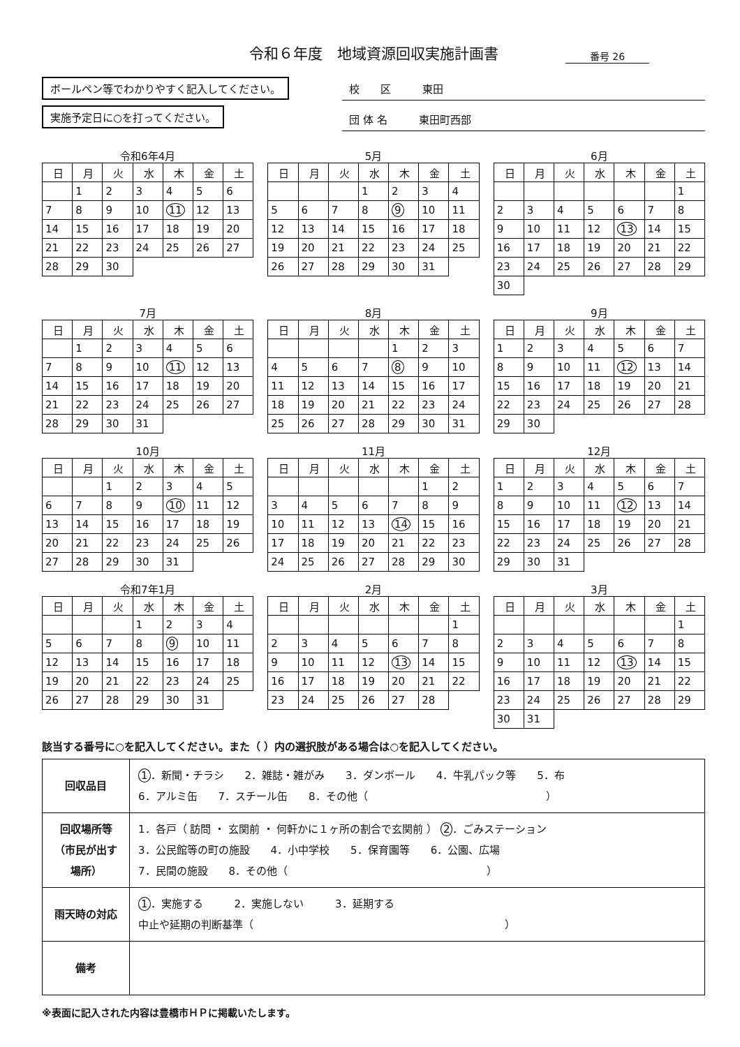令和６年度　地域資源回収実施計画書 番号 26
ボールペン等でわかりやすく記入してください。
実施予定日に○を打ってください。
校　　区　　　東田
団 体 名　　　東田町西部
令和6年4月
| 日 | 月 | 火 | 水 | 木 | 金 | 土 |
| --- | --- | --- | --- | --- | --- | --- |
| | 1 | 2 | 3 | 4 | 5 | 6 |
| 7 | 8 | 9 | 10 | 11 | 12 | 13 |
| 14 | 15 | 16 | 17 | 18 | 19 | 20 |
| 21 | 22 | 23 | 24 | 25 | 26 | 27 |
| 28 | 29 | 30 | | | | |
5月
| 日 | 月 | 火 | 水 | 木 | 金 | 土 |
| --- | --- | --- | --- | --- | --- | --- |
| | | | 1 | 2 | 3 | 4 |
| 5 | 6 | 7 | 8 | 9 | 10 | 11 |
| 12 | 13 | 14 | 15 | 16 | 17 | 18 |
| 19 | 20 | 21 | 22 | 23 | 24 | 25 |
| 26 | 27 | 28 | 29 | 30 | 31 | |
6月
| 日 | 月 | 火 | 水 | 木 | 金 | 土 |
| --- | --- | --- | --- | --- | --- | --- |
| | | | | | | 1 |
| 2 | 3 | 4 | 5 | 6 | 7 | 8 |
| 9 | 10 | 11 | 12 | 13 | 14 | 15 |
| 16 | 17 | 18 | 19 | 20 | 21 | 22 |
| 23 | 24 | 25 | 26 | 27 | 28 | 29 |
| 30 | | | | | | |
7月
| 日 | 月 | 火 | 水 | 木 | 金 | 土 |
| --- | --- | --- | --- | --- | --- | --- |
| | 1 | 2 | 3 | 4 | 5 | 6 |
| 7 | 8 | 9 | 10 | 11 | 12 | 13 |
| 14 | 15 | 16 | 17 | 18 | 19 | 20 |
| 21 | 22 | 23 | 24 | 25 | 26 | 27 |
| 28 | 29 | 30 | 31 | | | |
8月
| 日 | 月 | 火 | 水 | 木 | 金 | 土 |
| --- | --- | --- | --- | --- | --- | --- |
| | | | | 1 | 2 | 3 |
| 4 | 5 | 6 | 7 | 8 | 9 | 10 |
| 11 | 12 | 13 | 14 | 15 | 16 | 17 |
| 18 | 19 | 20 | 21 | 22 | 23 | 24 |
| 25 | 26 | 27 | 28 | 29 | 30 | 31 |
9月
| 日 | 月 | 火 | 水 | 木 | 金 | 土 |
| --- | --- | --- | --- | --- | --- | --- |
| 1 | 2 | 3 | 4 | 5 | 6 | 7 |
| 8 | 9 | 10 | 11 | 12 | 13 | 14 |
| 15 | 16 | 17 | 18 | 19 | 20 | 21 |
| 22 | 23 | 24 | 25 | 26 | 27 | 28 |
| 29 | 30 | | | | | |
10月
| 日 | 月 | 火 | 水 | 木 | 金 | 土 |
| --- | --- | --- | --- | --- | --- | --- |
| | | 1 | 2 | 3 | 4 | 5 |
| 6 | 7 | 8 | 9 | 10 | 11 | 12 |
| 13 | 14 | 15 | 16 | 17 | 18 | 19 |
| 20 | 21 | 22 | 23 | 24 | 25 | 26 |
| 27 | 28 | 29 | 30 | 31 | | |
11月
| 日 | 月 | 火 | 水 | 木 | 金 | 土 |
| --- | --- | --- | --- | --- | --- | --- |
| | | | | | 1 | 2 |
| 3 | 4 | 5 | 6 | 7 | 8 | 9 |
| 10 | 11 | 12 | 13 | 14 | 15 | 16 |
| 17 | 18 | 19 | 20 | 21 | 22 | 23 |
| 24 | 25 | 26 | 27 | 28 | 29 | 30 |
12月
| 日 | 月 | 火 | 水 | 木 | 金 | 土 |
| --- | --- | --- | --- | --- | --- | --- |
| 1 | 2 | 3 | 4 | 5 | 6 | 7 |
| 8 | 9 | 10 | 11 | 12 | 13 | 14 |
| 15 | 16 | 17 | 18 | 19 | 20 | 21 |
| 22 | 23 | 24 | 25 | 26 | 27 | 28 |
| 29 | 30 | 31 | | | | |
令和7年1月
| 日 | 月 | 火 | 水 | 木 | 金 | 土 |
| --- | --- | --- | --- | --- | --- | --- |
| | | | 1 | 2 | 3 | 4 |
| 5 | 6 | 7 | 8 | 9 | 10 | 11 |
| 12 | 13 | 14 | 15 | 16 | 17 | 18 |
| 19 | 20 | 21 | 22 | 23 | 24 | 25 |
| 26 | 27 | 28 | 29 | 30 | 31 | |
2月
| 日 | 月 | 火 | 水 | 木 | 金 | 土 |
| --- | --- | --- | --- | --- | --- | --- |
| | | | | | | 1 |
| 2 | 3 | 4 | 5 | 6 | 7 | 8 |
| 9 | 10 | 11 | 12 | 13 | 14 | 15 |
| 16 | 17 | 18 | 19 | 20 | 21 | 22 |
| 23 | 24 | 25 | 26 | 27 | 28 | |
3月
| 日 | 月 | 火 | 水 | 木 | 金 | 土 |
| --- | --- | --- | --- | --- | --- | --- |
| | | | | | | 1 |
| 2 | 3 | 4 | 5 | 6 | 7 | 8 |
| 9 | 10 | 11 | 12 | 13 | 14 | 15 |
| 16 | 17 | 18 | 19 | 20 | 21 | 22 |
| 23 | 24 | 25 | 26 | 27 | 28 | 29 |
| 30 | 31 | | | | | |
該当する番号に○を記入してください。また（ ）内の選択肢がある場合は○を記入してください。
| 回収品目 | 1 ．新聞・チラシ 2．雑誌・雑がみ 3．ダンボール 4．牛乳パック等 5．布 6．アルミ缶 7．スチール缶 8．その他（ ） |
| 回収場所等 （市民が出す 場所） | 1．各戸（ 訪問 ・ 玄関前 ・ 何軒かに１ヶ所の割合で玄関前 ） 2 ．ごみステーション 3．公民館等の町の施設 4．小中学校 5．保育園等 6．公園、広場 7．民間の施設 8．その他（ ） |
| 雨天時の対応 | 1 ．実施する 2．実施しない 3．延期する 中止や延期の判断基準（ ） |
| 備考 | |
※表面に記入された内容は豊橋市ＨＰに掲載いたします。